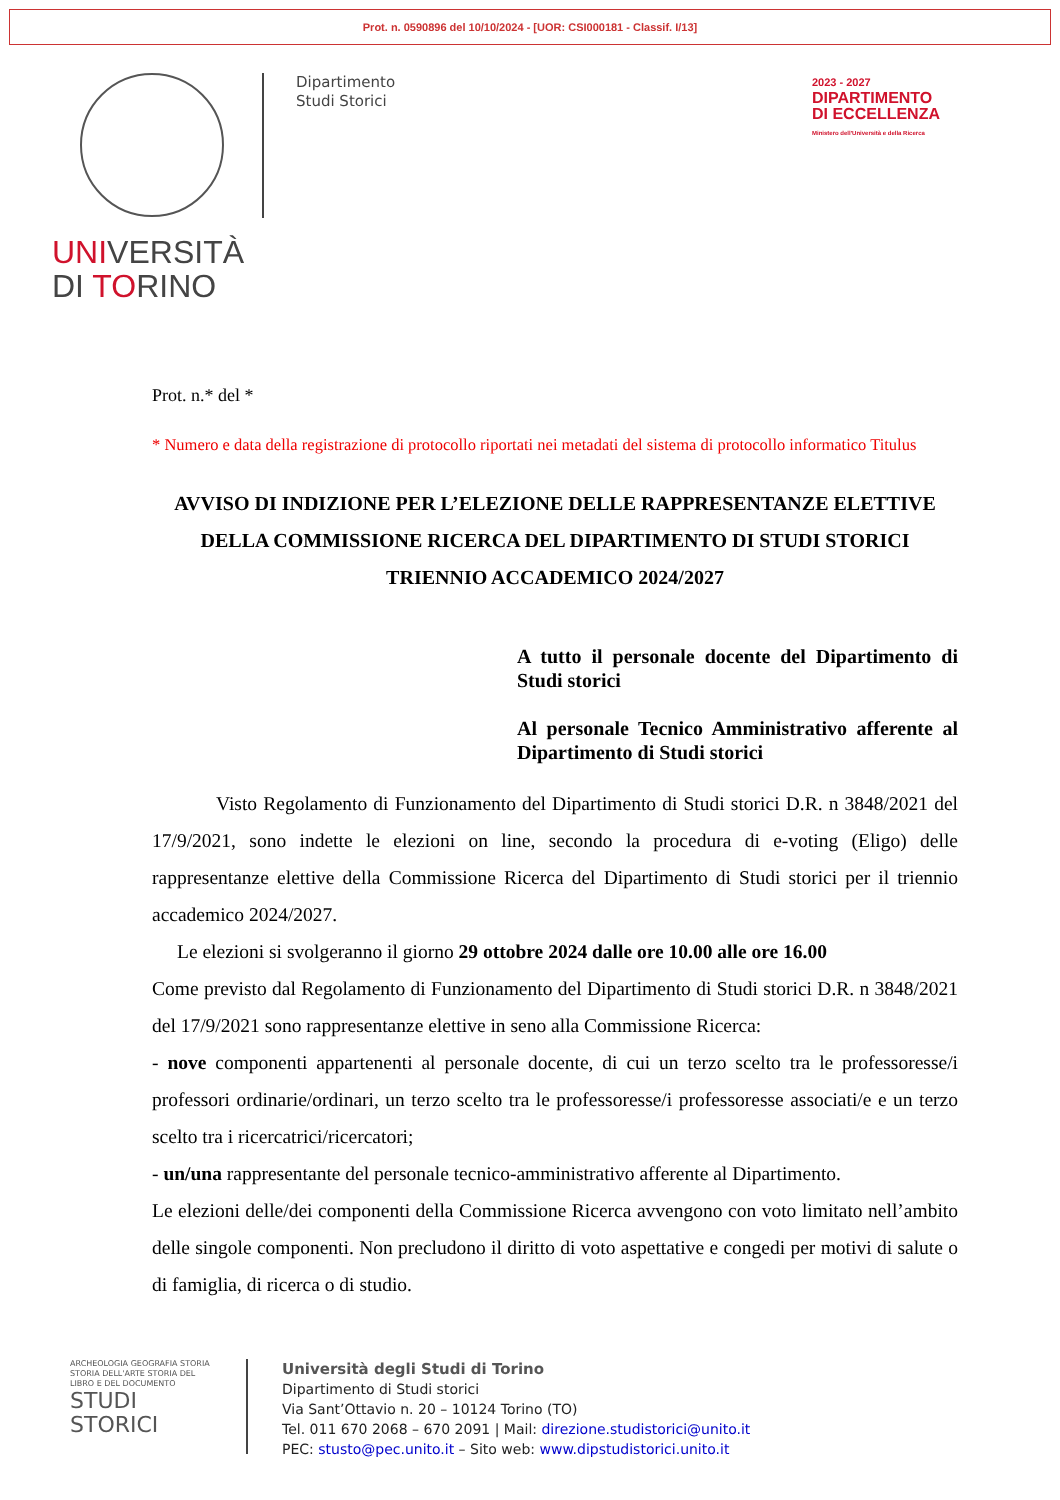Prot. n. 0590896 del 10/10/2024 - [UOR: CSI000181 - Classif. I/13]
UNIVERSITÀ
DI TORINO
Dipartimento
Studi Storici
2023 - 2027
DIPARTIMENTO
DI ECCELLENZA
Ministero dell'Università e della Ricerca
Prot. n.* del *
* Numero e data della registrazione di protocollo riportati nei metadati del sistema di protocollo informatico Titulus
AVVISO DI INDIZIONE PER L’ELEZIONE DELLE RAPPRESENTANZE ELETTIVE
DELLA COMMISSIONE RICERCA DEL DIPARTIMENTO DI STUDI STORICI
TRIENNIO ACCADEMICO 2024/2027
A tutto il personale docente del Dipartimento di Studi storici
Al personale Tecnico Amministrativo afferente al Dipartimento di Studi storici
Visto Regolamento di Funzionamento del Dipartimento di Studi storici D.R. n 3848/2021 del 17/9/2021, sono indette le elezioni on line, secondo la procedura di e-voting (Eligo) delle rappresentanze elettive della Commissione Ricerca del Dipartimento di Studi storici per il triennio accademico 2024/2027.
Le elezioni si svolgeranno il giorno 29 ottobre 2024 dalle ore 10.00 alle ore 16.00
Come previsto dal Regolamento di Funzionamento del Dipartimento di Studi storici D.R. n 3848/2021 del 17/9/2021 sono rappresentanze elettive in seno alla Commissione Ricerca:
- nove componenti appartenenti al personale docente, di cui un terzo scelto tra le professoresse/i professori ordinarie/ordinari, un terzo scelto tra le professoresse/i professoresse associati/e e un terzo scelto tra i ricercatrici/ricercatori;
- un/una rappresentante del personale tecnico-amministrativo afferente al Dipartimento.
Le elezioni delle/dei componenti della Commissione Ricerca avvengono con voto limitato nell’ambito delle singole componenti. Non precludono il diritto di voto aspettative e congedi per motivi di salute o di famiglia, di ricerca o di studio.
ARCHEOLOGIA GEOGRAFIA STORIA STORIA DELL'ARTE STORIA DEL LIBRO E DEL DOCUMENTO STUDI STORICI
Università degli Studi di Torino
Dipartimento di Studi storici
Via Sant’Ottavio n. 20 – 10124 Torino (TO)
Tel. 011 670 2068 – 670 2091 | Mail: direzione.studistorici@unito.it
PEC: stusto@pec.unito.it – Sito web: www.dipstudistorici.unito.it